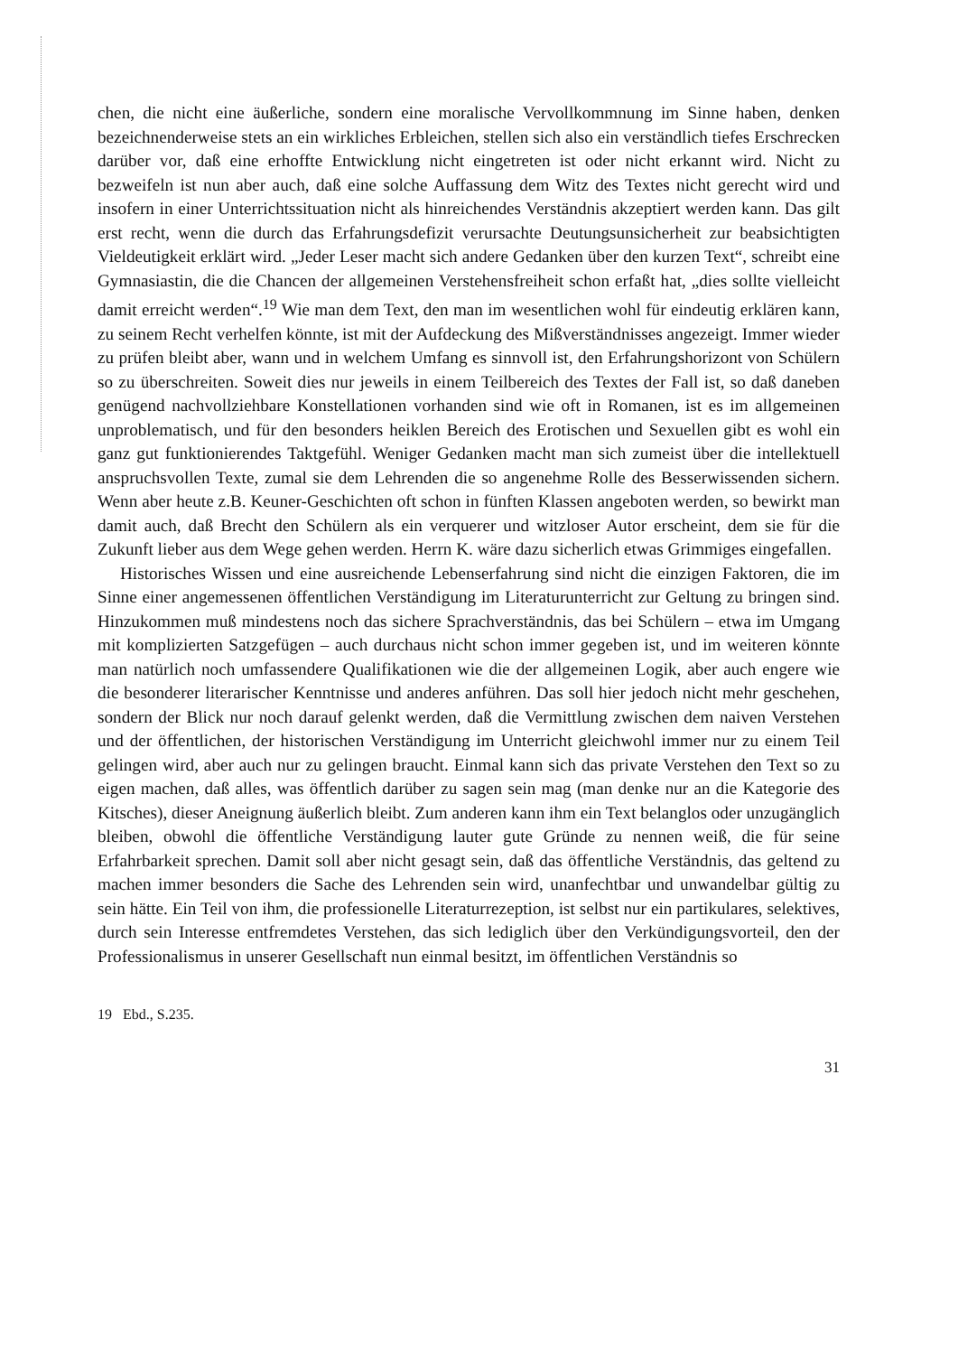chen, die nicht eine äußerliche, sondern eine moralische Vervollkommnung im Sinne haben, denken bezeichnenderweise stets an ein wirkliches Erbleichen, stellen sich also ein verständlich tiefes Erschrecken darüber vor, daß eine erhoffte Entwicklung nicht eingetreten ist oder nicht erkannt wird. Nicht zu bezweifeln ist nun aber auch, daß eine solche Auffassung dem Witz des Textes nicht gerecht wird und insofern in einer Unterrichtssituation nicht als hinreichendes Verständnis akzeptiert werden kann. Das gilt erst recht, wenn die durch das Erfahrungsdefizit verursachte Deutungsunsicherheit zur beabsichtigten Vieldeutigkeit erklärt wird. „Jeder Leser macht sich andere Gedanken über den kurzen Text“, schreibt eine Gymnasiastin, die die Chancen der allgemeinen Verstehensfreiheit schon erfaßt hat, „dies sollte vielleicht damit erreicht werden“.<sup>19</sup> Wie man dem Text, den man im wesentlichen wohl für eindeutig erklären kann, zu seinem Recht verhelfen könnte, ist mit der Aufdeckung des Mißverständnisses angezeigt. Immer wieder zu prüfen bleibt aber, wann und in welchem Umfang es sinnvoll ist, den Erfahrungshorizont von Schülern so zu überschreiten. Soweit dies nur jeweils in einem Teilbereich des Textes der Fall ist, so daß daneben genügend nachvollziehbare Konstellationen vorhanden sind wie oft in Romanen, ist es im allgemeinen unproblematisch, und für den besonders heiklen Bereich des Erotischen und Sexuellen gibt es wohl ein ganz gut funktionierendes Taktgefühl. Weniger Gedanken macht man sich zumeist über die intellektuell anspruchsvollen Texte, zumal sie dem Lehrenden die so angenehme Rolle des Besserwissenden sichern. Wenn aber heute z.B. Keuner-Geschichten oft schon in fünften Klassen angeboten werden, so bewirkt man damit auch, daß Brecht den Schülern als ein verquerer und witzloser Autor erscheint, dem sie für die Zukunft lieber aus dem Wege gehen werden. Herrn K. wäre dazu sicherlich etwas Grimmiges eingefallen.
Historisches Wissen und eine ausreichende Lebenserfahrung sind nicht die einzigen Faktoren, die im Sinne einer angemessenen öffentlichen Verständigung im Literaturunterricht zur Geltung zu bringen sind. Hinzukommen muß mindestens noch das sichere Sprachverständnis, das bei Schülern – etwa im Umgang mit komplizierten Satzgefügen – auch durchaus nicht schon immer gegeben ist, und im weiteren könnte man natürlich noch umfassendere Qualifikationen wie die der allgemeinen Logik, aber auch engere wie die besonderer literarischer Kenntnisse und anderes anführen. Das soll hier jedoch nicht mehr geschehen, sondern der Blick nur noch darauf gelenkt werden, daß die Vermittlung zwischen dem naiven Verstehen und der öffentlichen, der historischen Verständigung im Unterricht gleichwohl immer nur zu einem Teil gelingen wird, aber auch nur zu gelingen braucht. Einmal kann sich das private Verstehen den Text so zu eigen machen, daß alles, was öffentlich darüber zu sagen sein mag (man denke nur an die Kategorie des Kitsches), dieser Aneignung äußerlich bleibt. Zum anderen kann ihm ein Text belanglos oder unzugänglich bleiben, obwohl die öffentliche Verständigung lauter gute Gründe zu nennen weiß, die für seine Erfahrbarkeit sprechen. Damit soll aber nicht gesagt sein, daß das öffentliche Verständnis, das geltend zu machen immer besonders die Sache des Lehrenden sein wird, unanfechtbar und unwandelbar gültig zu sein hätte. Ein Teil von ihm, die professionelle Literaturrezeption, ist selbst nur ein partikulares, selektives, durch sein Interesse entfremdetes Verstehen, das sich lediglich über den Verkündigungsvorteil, den der Professionalismus in unserer Gesellschaft nun einmal besitzt, im öffentlichen Verständnis so
19 Ebd., S.235.
31